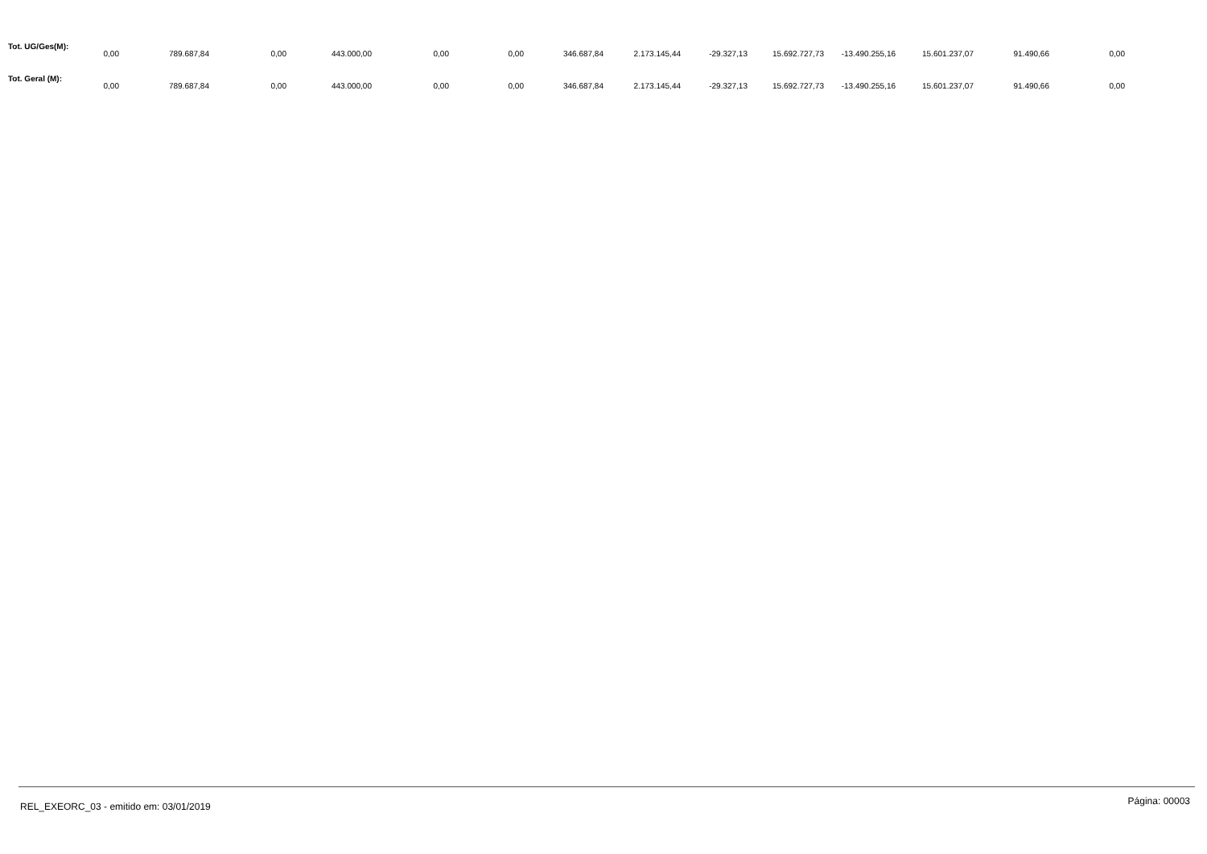| Tot. UG/Ges(M): | 0,00 | 789.687,84 | 0,00 | 443.000,00 | 0,00 | 0,00 | 346.687,84 | 2.173.145,44 | -29.327,13 | 15.692.727,73 | -13.490.255,16 | 15.601.237,07 | 91.490,66 | 0,00 |
| Tot. Geral (M): | 0,00 | 789.687,84 | 0,00 | 443.000,00 | 0,00 | 0,00 | 346.687,84 | 2.173.145,44 | -29.327,13 | 15.692.727,73 | -13.490.255,16 | 15.601.237,07 | 91.490,66 | 0,00 |
REL_EXEORC_03 - emitido em: 03/01/2019 Página: 00003